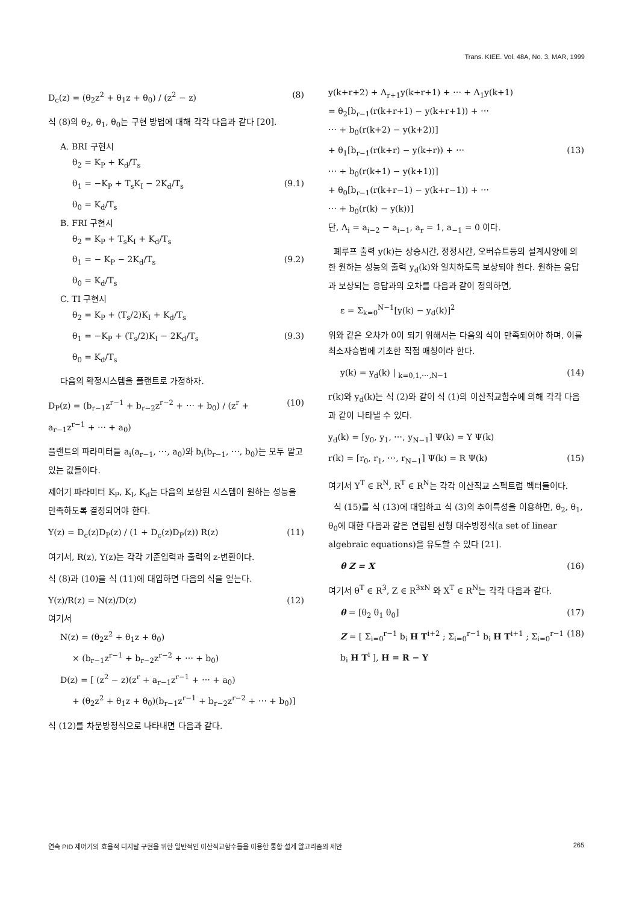Trans. KIEE. Vol. 48A, No. 3, MAR, 1999
D<sub>c</sub>(z) = (θ<sub>2</sub>z<sup>2</sup> + θ<sub>1</sub>z + θ<sub>0</sub>) / (z<sup>2</sup> − z) (8)
식 (8)의 θ<sub>2</sub>, θ<sub>1</sub>, θ<sub>0</sub>는 구현 방법에 대해 각각 다음과 같다 [20].
A. BRI 구현시
θ<sub>2</sub> = K<sub>P</sub> + K<sub>d</sub>/T<sub>s</sub>
θ<sub>1</sub> = −K<sub>P</sub> + T<sub>s</sub>K<sub>I</sub> − 2K<sub>d</sub>/T<sub>s</sub> (9.1)
θ<sub>0</sub> = K<sub>d</sub>/T<sub>s</sub>
B. FRI 구현시
θ<sub>2</sub> = K<sub>P</sub> + T<sub>s</sub>K<sub>I</sub> + K<sub>d</sub>/T<sub>s</sub>
θ<sub>1</sub> = − K<sub>P</sub> − 2K<sub>d</sub>/T<sub>s</sub> (9.2)
θ<sub>0</sub> = K<sub>d</sub>/T<sub>s</sub>
C. TI 구현시
θ<sub>2</sub> = K<sub>P</sub> + (T<sub>s</sub>/2)K<sub>I</sub> + K<sub>d</sub>/T<sub>s</sub>
θ<sub>1</sub> = −K<sub>P</sub> + (T<sub>s</sub>/2)K<sub>I</sub> − 2K<sub>d</sub>/T<sub>s</sub> (9.3)
θ<sub>0</sub> = K<sub>d</sub>/T<sub>s</sub>
다음의 확정시스템을 플랜트로 가정하자.
D<sub>P</sub>(z) = (b<sub>r−1</sub>z<sup>r−1</sup> + b<sub>r−2</sub>z<sup>r−2</sup> + ⋯ + b<sub>0</sub>) / (z<sup>r</sup> + a<sub>r−1</sub>z<sup>r−1</sup> + ⋯ + a<sub>0</sub>) (10)
플랜트의 파라미터들 a<sub>i</sub>(a<sub>r−1</sub>, ⋯, a<sub>0</sub>)와 b<sub>i</sub>(b<sub>r−1</sub>, ⋯, b<sub>0</sub>)는 모두 알고 있는 값들이다.
제어기 파라미터 K<sub>P</sub>, K<sub>I</sub>, K<sub>d</sub>는 다음의 보상된 시스템이 원하는 성능을 만족하도록 결정되어야 한다.
Y(z) = D<sub>c</sub>(z)D<sub>P</sub>(z) / (1 + D<sub>c</sub>(z)D<sub>P</sub>(z)) R(z) (11)
여기서, R(z), Y(z)는 각각 기준입력과 출력의 z-변환이다.
식 (8)과 (10)을 식 (11)에 대입하면 다음의 식을 얻는다.
Y(z)/R(z) = N(z)/D(z) (12)
여기서
N(z) = (θ<sub>2</sub>z<sup>2</sup> + θ<sub>1</sub>z + θ<sub>0</sub>)
× (b<sub>r−1</sub>z<sup>r−1</sup> + b<sub>r−2</sub>z<sup>r−2</sup> + ⋯ + b<sub>0</sub>)
D(z) = [ (z<sup>2</sup> − z)(z<sup>r</sup> + a<sub>r−1</sub>z<sup>r−1</sup> + ⋯ + a<sub>0</sub>)
+ (θ<sub>2</sub>z<sup>2</sup> + θ<sub>1</sub>z + θ<sub>0</sub>)(b<sub>r−1</sub>z<sup>r−1</sup> + b<sub>r−2</sub>z<sup>r−2</sup> + ⋯ + b<sub>0</sub>)]
식 (12)를 차분방정식으로 나타내면 다음과 같다.
y(k+r+2) + Λ<sub>r+1</sub>y(k+r+1) + ⋯ + Λ<sub>1</sub>y(k+1)
= θ<sub>2</sub>[b<sub>r−1</sub>(r(k+r+1) − y(k+r+1)) + ⋯
⋯ + b<sub>0</sub>(r(k+2) − y(k+2))]
+ θ<sub>1</sub>[b<sub>r−1</sub>(r(k+r) − y(k+r)) + ⋯ (13)
⋯ + b<sub>0</sub>(r(k+1) − y(k+1))]
+ θ<sub>0</sub>[b<sub>r−1</sub>(r(k+r−1) − y(k+r−1)) + ⋯
⋯ + b<sub>0</sub>(r(k) − y(k))]
단, Λ<sub>i</sub> = a<sub>i−2</sub> − a<sub>i−1</sub>, a<sub>r</sub> = 1, a<sub>−1</sub> = 0 이다.
폐루프 출력 y(k)는 상승시간, 정정시간, 오버슈트등의 설계사양에 의한 원하는 성능의 출력 y<sub>d</sub>(k)와 일치하도록 보상되야 한다. 원하는 응답과 보상되는 응답과의 오차를 다음과 같이 정의하면,
ε = Σ<sub>k=0</sub><sup>N−1</sup>[y(k) − y<sub>d</sub>(k)]<sup>2</sup>
위와 같은 오차가 0이 되기 위해서는 다음의 식이 만족되어야 하며, 이를 최소자승법에 기초한 직접 매칭이라 한다.
y(k) = y<sub>d</sub>(k) | <sub>k=0,1,⋯,N−1</sub> (14)
r(k)와 y<sub>d</sub>(k)는 식 (2)와 같이 식 (1)의 이산직교함수에 의해 각각 다음과 같이 나타낼 수 있다.
y<sub>d</sub>(k) = [y<sub>0</sub>, y<sub>1</sub>, ⋯, y<sub>N−1</sub>] Ψ(k) = Y Ψ(k)
r(k) = [r<sub>0</sub>, r<sub>1</sub>, ⋯, r<sub>N−1</sub>] Ψ(k) = R Ψ(k) (15)
여기서 Y<sup>T</sup> ∈ R<sup>N</sup>, R<sup>T</sup> ∈ R<sup>N</sup>는 각각 이산직교 스펙트럼 벡터들이다.
식 (15)를 식 (13)에 대입하고 식 (3)의 추이특성을 이용하면, θ<sub>2</sub>, θ<sub>1</sub>, θ<sub>0</sub>에 대한 다음과 같은 연립된 선형 대수방정식(a set of linear algebraic equations)을 유도할 수 있다 [21].
θ Z = X (16)
여기서 θ<sup>T</sup> ∈ R<sup>3</sup>, Z ∈ R<sup>3xN</sup> 와 X<sup>T</sup> ∈ R<sup>N</sup>는 각각 다음과 같다.
θ = [θ<sub>2</sub> θ<sub>1</sub> θ<sub>0</sub>] (17)
Z = [ Σ<sub>i=0</sub><sup>r−1</sup> b<sub>i</sub> H T<sup>i+2</sup> ; Σ<sub>i=0</sub><sup>r−1</sup> b<sub>i</sub> H T<sup>i+1</sup> ; Σ<sub>i=0</sub><sup>r−1</sup> b<sub>i</sub> H T<sup>i</sup> ], H = R − Y (18)
연속 PID 제어기의 효율적 디지탈 구현을 위한 일반적인 이산직교함수들을 이용한 통합 설계 알고리즘의 제안 265